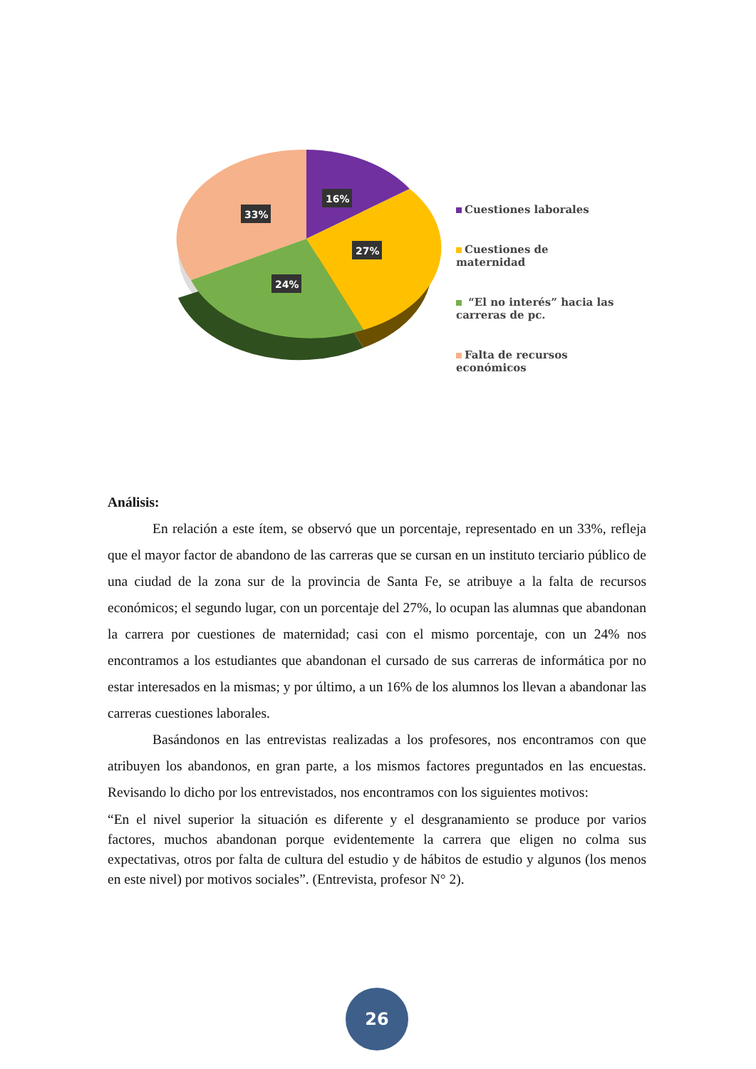16%
33%
27%
24%
Cuestiones laborales
Cuestiones de maternidad
“El no interés” hacia las carreras de pc.
Falta de recursos económicos
Análisis:
En relación a este ítem, se observó que un porcentaje, representado en un 33%, refleja que el mayor factor de abandono de las carreras que se cursan en un instituto terciario público de una ciudad de la zona sur de la provincia de Santa Fe, se atribuye a la falta de recursos económicos; el segundo lugar, con un porcentaje del 27%, lo ocupan las alumnas que abandonan la carrera por cuestiones de maternidad; casi con el mismo porcentaje, con un 24% nos encontramos a los estudiantes que abandonan el cursado de sus carreras de informática por no estar interesados en la mismas; y por último, a un 16% de los alumnos los llevan a abandonar las carreras cuestiones laborales.
Basándonos en las entrevistas realizadas a los profesores, nos encontramos con que atribuyen los abandonos, en gran parte, a los mismos factores preguntados en las encuestas. Revisando lo dicho por los entrevistados, nos encontramos con los siguientes motivos:
“En el nivel superior la situación es diferente y el desgranamiento se produce por varios factores, muchos abandonan porque evidentemente la carrera que eligen no colma sus expectativas, otros por falta de cultura del estudio y de hábitos de estudio y algunos (los menos en este nivel) por motivos sociales”. (Entrevista, profesor N° 2).
26